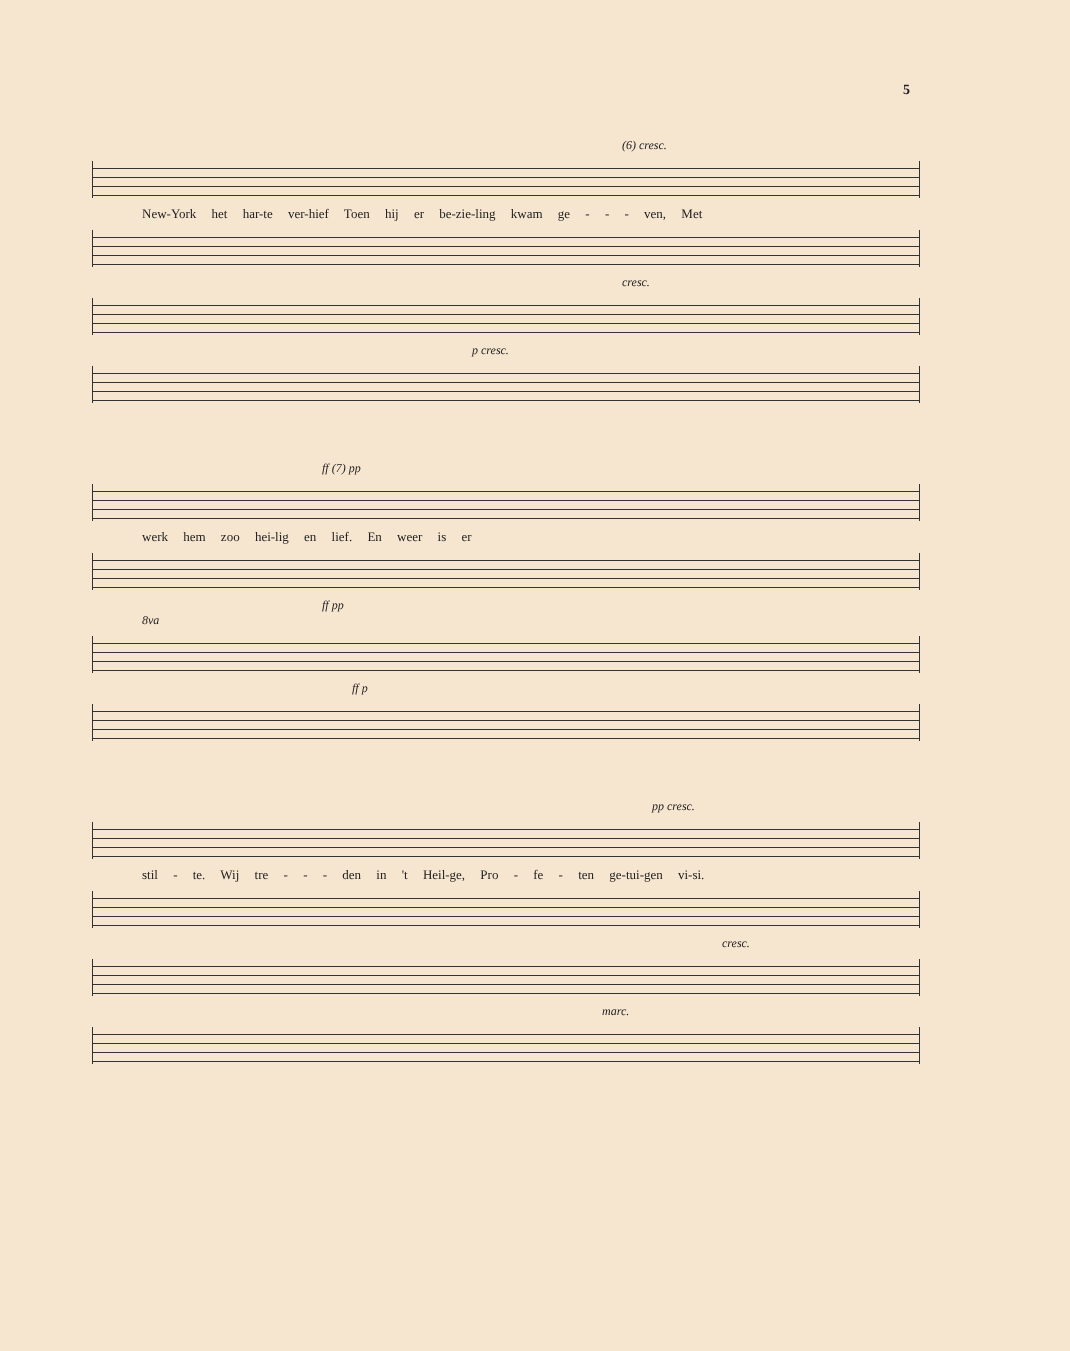5
(6) cresc.
New-York het har-te ver-hief Toen hij er be-zie-ling kwam ge - - - ven, Met
cresc.
p cresc.
ff (7) pp
werk hem zoo hei-lig en lief. En weer is er
ff pp
8va
ff p
pp cresc.
stil - te. Wij tre - - - den in 't Heil-ge, Pro - fe - ten ge-tui-gen vi-si.
cresc.
marc.